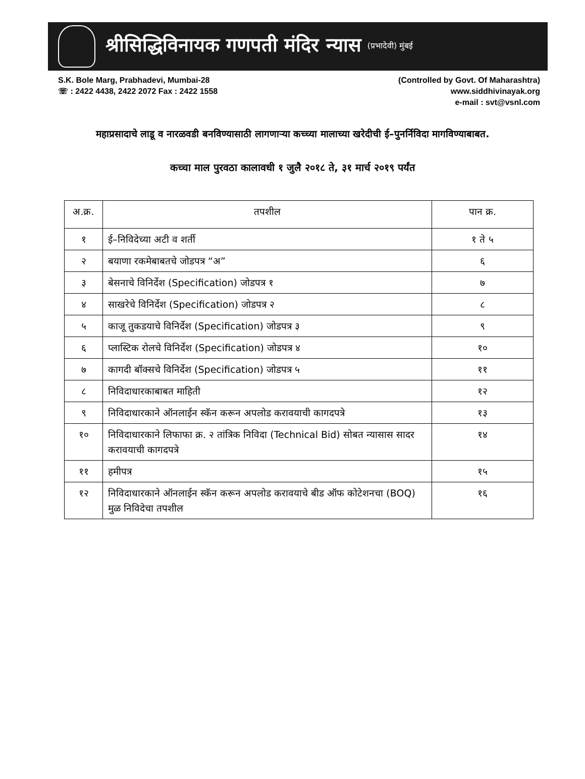श्रीसिद्धिविनायक गणपती मंदिर न्यास (प्रभादेवी) मुंबई
S.K. Bole Marg, Prabhadevi, Mumbai-28
☏ : 2422 4438, 2422 2072 Fax : 2422 1558
(Controlled by Govt. Of Maharashtra)
www.siddhivinayak.org
e-mail : svt@vsnl.com
महाप्रसादाचे लाडू व नारळवडी बनविण्यासाठी लागणाऱ्या कच्च्या मालाच्या खरेदीची ई–पुनर्निविदा मागविण्याबाबत.
कच्चा माल पुरवठा कालावधी १ जुलै २०१८ ते, ३१ मार्च २०१९ पर्यंत
| अ.क्र. | तपशील | पान क्र. |
| --- | --- | --- |
| १ | ई–निविदेच्या अटी व शर्ती | १ ते ५ |
| २ | बयाणा रकमेबाबतचे जोडपत्र “अ” | ६ |
| ३ | बेसनाचे विनिर्देश (Specification) जोडपत्र १ | ७ |
| ४ | साखरेचे विनिर्देश (Specification) जोडपत्र २ | ८ |
| ५ | काजू तुकडयाचे विनिर्देश (Specification) जोडपत्र ३ | ९ |
| ६ | प्लास्टिक रोलचे विनिर्देश (Specification) जोडपत्र ४ | १० |
| ७ | कागदी बॉक्सचे विनिर्देश (Specification) जोडपत्र ५ | ११ |
| ८ | निविदाधारकाबाबत माहिती | १२ |
| ९ | निविदाधारकाने ऑनलाईन स्कॅन करून अपलोड करावयाची कागदपत्रे | १३ |
| १० | निविदाधारकाने लिफाफा क्र. २ तांत्रिक निविदा (Technical Bid) सोबत न्यासास सादर करावयाची कागदपत्रे | १४ |
| ११ | हमीपत्र | १५ |
| १२ | निविदाधारकाने ऑनलाईन स्कॅन करून अपलोड करावयाचे बीड ऑफ कोटेशनचा (BOQ) मुळ निविदेचा तपशील | १६ |